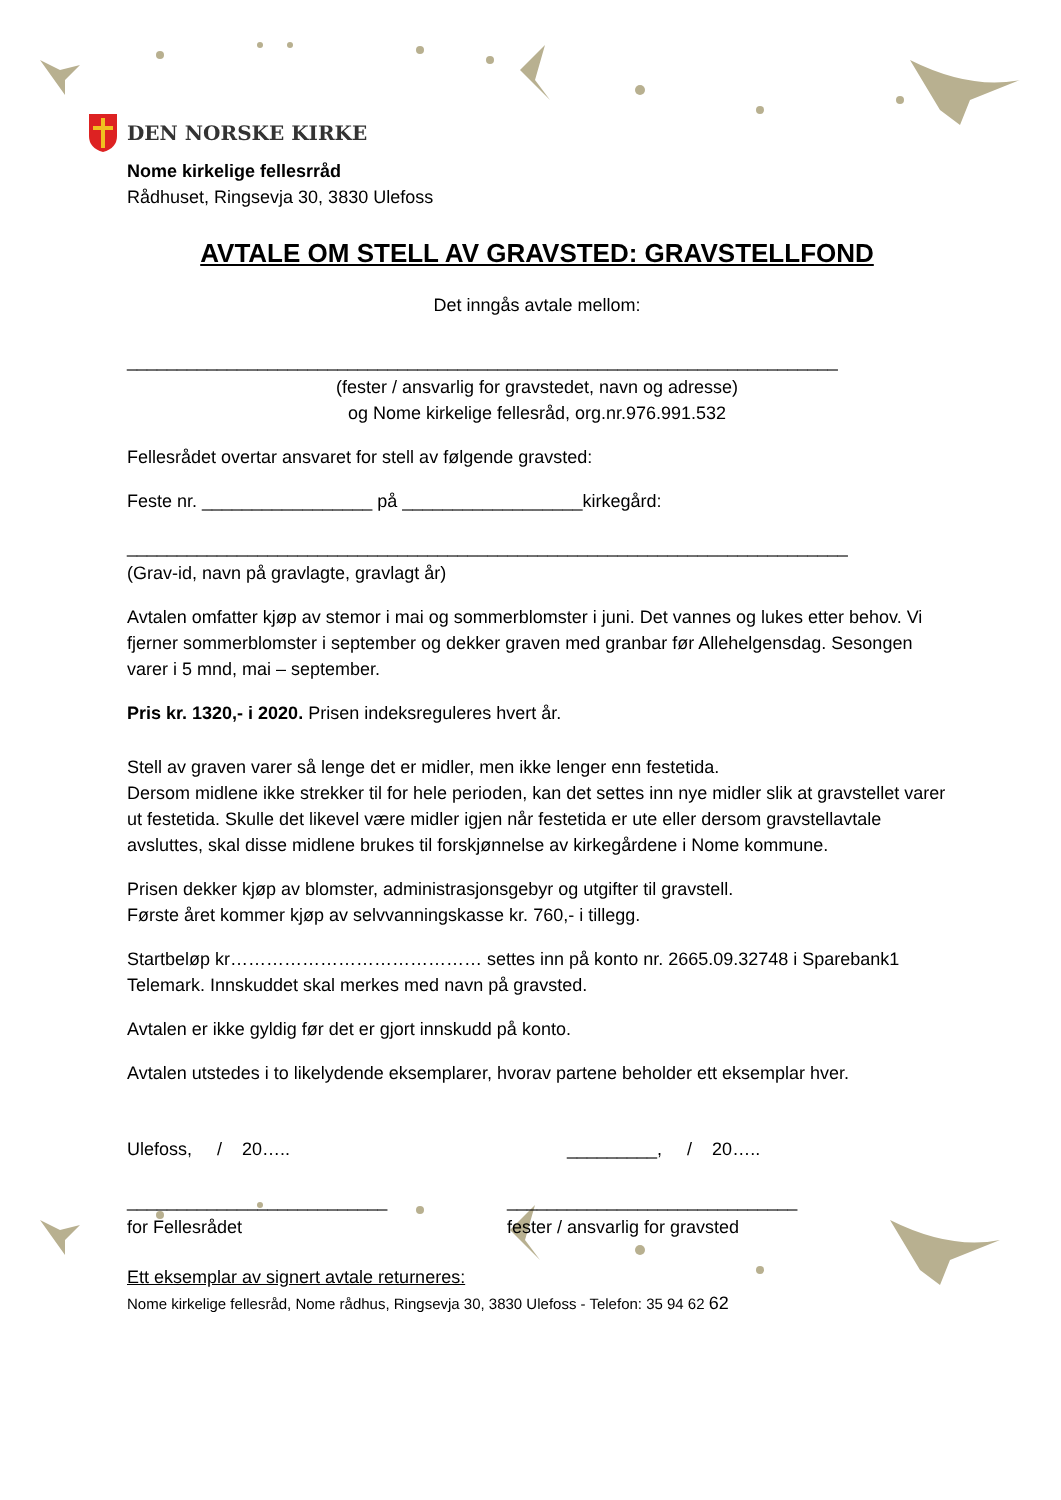DEN NORSKE KIRKE
Nome kirkelige fellesrråd
Rådhuset, Ringsevja 30, 3830 Ulefoss
AVTALE OM STELL AV GRAVSTED: GRAVSTELLFOND
Det inngås avtale mellom:
_______________________________________________________________________
(fester / ansvarlig for gravstedet, navn og adresse)
og Nome kirkelige fellesråd, org.nr.976.991.532
Fellesrådet overtar ansvaret for stell av følgende gravsted:
Feste nr. _________________ på __________________kirkegård:
________________________________________________________________________
(Grav-id, navn på gravlagte, gravlagt år)
Avtalen omfatter kjøp av stemor i mai og sommerblomster i juni. Det vannes og lukes etter behov. Vi fjerner sommerblomster i september og dekker graven med granbar før Allehelgensdag. Sesongen varer i 5 mnd, mai – september.
Pris kr. 1320,- i 2020. Prisen indeksreguleres hvert år.
Stell av graven varer så lenge det er midler, men ikke lenger enn festetida.
Dersom midlene ikke strekker til for hele perioden, kan det settes inn nye midler slik at gravstellet varer ut festetida. Skulle det likevel være midler igjen når festetida er ute eller dersom gravstellavtale avsluttes, skal disse midlene brukes til forskjønnelse av kirkegårdene i Nome kommune.
Prisen dekker kjøp av blomster, administrasjonsgebyr og utgifter til gravstell.
Første året kommer kjøp av selvvanningskasse kr. 760,- i tillegg.
Startbeløp kr…………………………………… settes inn på konto nr. 2665.09.32748 i Sparebank1 Telemark. Innskuddet skal merkes med navn på gravsted.
Avtalen er ikke gyldig før det er gjort innskudd på konto.
Avtalen utstedes i to likelydende eksemplarer, hvorav partene beholder ett eksemplar hver.
Ulefoss, / 20….. _________, / 20…..
__________________________
for Fellesrådet
_____________________________
fester / ansvarlig for gravsted
Ett eksemplar av signert avtale returneres:
Nome kirkelige fellesråd, Nome rådhus, Ringsevja 30, 3830 Ulefoss - Telefon: 35 94 62 62